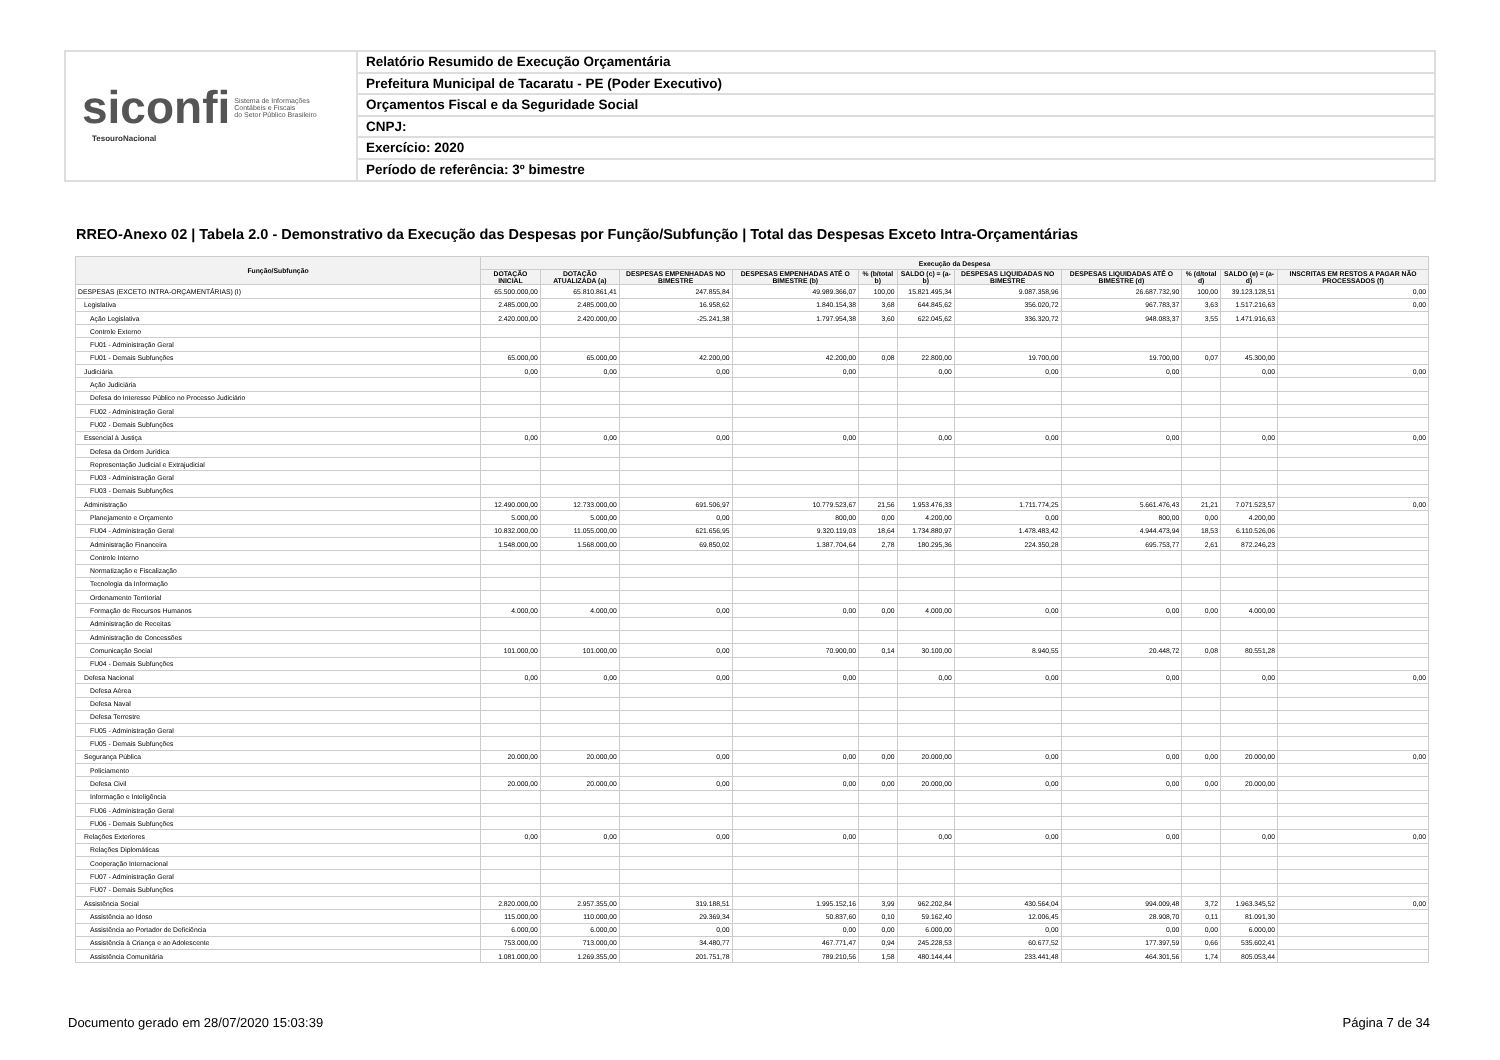siconfi Sistema de Informações
Contábeis e Fiscais
do Setor Público Brasileiro
TesouroNacional
Relatório Resumido de Execução Orçamentária
Prefeitura Municipal de Tacaratu - PE (Poder Executivo)
Orçamentos Fiscal e da Seguridade Social
CNPJ:
Exercício: 2020
Período de referência: 3º bimestre
RREO-Anexo 02 | Tabela 2.0 - Demonstrativo da Execução das Despesas por Função/Subfunção | Total das Despesas Exceto Intra-Orçamentárias
| Função/Subfunção | Execução da Despesa | | | | | | | | | | |
| --- | --- | --- | --- | --- | --- | --- | --- | --- | --- | --- | --- |
| | DOTAÇÃO INICIAL | DOTAÇÃO ATUALIZADA (a) | DESPESAS EMPENHADAS NO BIMESTRE | DESPESAS EMPENHADAS ATÉ O BIMESTRE (b) | % (b/total b) | SALDO (c) = (a-b) | DESPESAS LIQUIDADAS NO BIMESTRE | DESPESAS LIQUIDADAS ATÉ O BIMESTRE (d) | % (d/total d) | SALDO (e) = (a-d) | INSCRITAS EM RESTOS A PAGAR NÃO PROCESSADOS (f) |
| DESPESAS (EXCETO INTRA-ORÇAMENTÁRIAS) (I) | 65.500.000,00 | 65.810.861,41 | 247.855,84 | 49.989.366,07 | 100,00 | 15.821.495,34 | 9.087.358,96 | 26.687.732,90 | 100,00 | 39.123.128,51 | 0,00 |
| Legislativa | 2.485.000,00 | 2.485.000,00 | 16.958,62 | 1.840.154,38 | 3,68 | 644.845,62 | 356.020,72 | 967.783,37 | 3,63 | 1.517.216,63 | 0,00 |
| Ação Legislativa | 2.420.000,00 | 2.420.000,00 | -25.241,38 | 1.797.954,38 | 3,60 | 622.045,62 | 336.320,72 | 948.083,37 | 3,55 | 1.471.916,63 | |
| Controle Externo | | | | | | | | | | | |
| FU01 - Administração Geral | | | | | | | | | | | |
| FU01 - Demais Subfunções | 65.000,00 | 65.000,00 | 42.200,00 | 42.200,00 | 0,08 | 22.800,00 | 19.700,00 | 19.700,00 | 0,07 | 45.300,00 | |
| Judiciária | 0,00 | 0,00 | 0,00 | 0,00 | | 0,00 | 0,00 | 0,00 | | 0,00 | 0,00 |
| Ação Judiciária | | | | | | | | | | | |
| Defesa do Interesse Público no Processo Judiciário | | | | | | | | | | | |
| FU02 - Administração Geral | | | | | | | | | | | |
| FU02 - Demais Subfunções | | | | | | | | | | | |
| Essencial à Justiça | 0,00 | 0,00 | 0,00 | 0,00 | | 0,00 | 0,00 | 0,00 | | 0,00 | 0,00 |
| Defesa da Ordem Jurídica | | | | | | | | | | | |
| Representação Judicial e Extrajudicial | | | | | | | | | | | |
| FU03 - Administração Geral | | | | | | | | | | | |
| FU03 - Demais Subfunções | | | | | | | | | | | |
| Administração | 12.490.000,00 | 12.733.000,00 | 691.506,97 | 10.779.523,67 | 21,56 | 1.953.476,33 | 1.711.774,25 | 5.661.476,43 | 21,21 | 7.071.523,57 | 0,00 |
| Planejamento e Orçamento | 5.000,00 | 5.000,00 | 0,00 | 800,00 | 0,00 | 4.200,00 | 0,00 | 800,00 | 0,00 | 4.200,00 | |
| FU04 - Administração Geral | 10.832.000,00 | 11.055.000,00 | 621.656,95 | 9.320.119,03 | 18,64 | 1.734.880,97 | 1.478.483,42 | 4.944.473,94 | 18,53 | 6.110.526,06 | |
| Administração Financeira | 1.548.000,00 | 1.568.000,00 | 69.850,02 | 1.387.704,64 | 2,78 | 180.295,36 | 224.350,28 | 695.753,77 | 2,61 | 872.246,23 | |
| Controle Interno | | | | | | | | | | | |
| Normatização e Fiscalização | | | | | | | | | | | |
| Tecnologia da Informação | | | | | | | | | | | |
| Ordenamento Territorial | | | | | | | | | | | |
| Formação de Recursos Humanos | 4.000,00 | 4.000,00 | 0,00 | 0,00 | 0,00 | 4.000,00 | 0,00 | 0,00 | 0,00 | 4.000,00 | |
| Administração de Receitas | | | | | | | | | | | |
| Administração de Concessões | | | | | | | | | | | |
| Comunicação Social | 101.000,00 | 101.000,00 | 0,00 | 70.900,00 | 0,14 | 30.100,00 | 8.940,55 | 20.448,72 | 0,08 | 80.551,28 | |
| FU04 - Demais Subfunções | | | | | | | | | | | |
| Defesa Nacional | 0,00 | 0,00 | 0,00 | 0,00 | | 0,00 | 0,00 | 0,00 | | 0,00 | 0,00 |
| Defesa Aérea | | | | | | | | | | | |
| Defesa Naval | | | | | | | | | | | |
| Defesa Terrestre | | | | | | | | | | | |
| FU05 - Administração Geral | | | | | | | | | | | |
| FU05 - Demais Subfunções | | | | | | | | | | | |
| Segurança Pública | 20.000,00 | 20.000,00 | 0,00 | 0,00 | 0,00 | 20.000,00 | 0,00 | 0,00 | 0,00 | 20.000,00 | 0,00 |
| Policiamento | | | | | | | | | | | |
| Defesa Civil | 20.000,00 | 20.000,00 | 0,00 | 0,00 | 0,00 | 20.000,00 | 0,00 | 0,00 | 0,00 | 20.000,00 | |
| Informação e Inteligência | | | | | | | | | | | |
| FU06 - Administração Geral | | | | | | | | | | | |
| FU06 - Demais Subfunções | | | | | | | | | | | |
| Relações Exteriores | 0,00 | 0,00 | 0,00 | 0,00 | | 0,00 | 0,00 | 0,00 | | 0,00 | 0,00 |
| Relações Diplomáticas | | | | | | | | | | | |
| Cooperação Internacional | | | | | | | | | | | |
| FU07 - Administração Geral | | | | | | | | | | | |
| FU07 - Demais Subfunções | | | | | | | | | | | |
| Assistência Social | 2.820.000,00 | 2.957.355,00 | 319.188,51 | 1.995.152,16 | 3,99 | 962.202,84 | 430.564,04 | 994.009,48 | 3,72 | 1.963.345,52 | 0,00 |
| Assistência ao Idoso | 115.000,00 | 110.000,00 | 29.369,34 | 50.837,60 | 0,10 | 59.162,40 | 12.006,45 | 28.908,70 | 0,11 | 81.091,30 | |
| Assistência ao Portador de Deficiência | 6.000,00 | 6.000,00 | 0,00 | 0,00 | 0,00 | 6.000,00 | 0,00 | 0,00 | 0,00 | 6.000,00 | |
| Assistência à Criança e ao Adolescente | 753.000,00 | 713.000,00 | 34.480,77 | 467.771,47 | 0,94 | 245.228,53 | 60.677,52 | 177.397,59 | 0,66 | 535.602,41 | |
| Assistência Comunitária | 1.081.000,00 | 1.269.355,00 | 201.751,78 | 789.210,56 | 1,58 | 480.144,44 | 233.441,48 | 464.301,56 | 1,74 | 805.053,44 | |
Documento gerado em 28/07/2020 15:03:39
Página 7 de 34